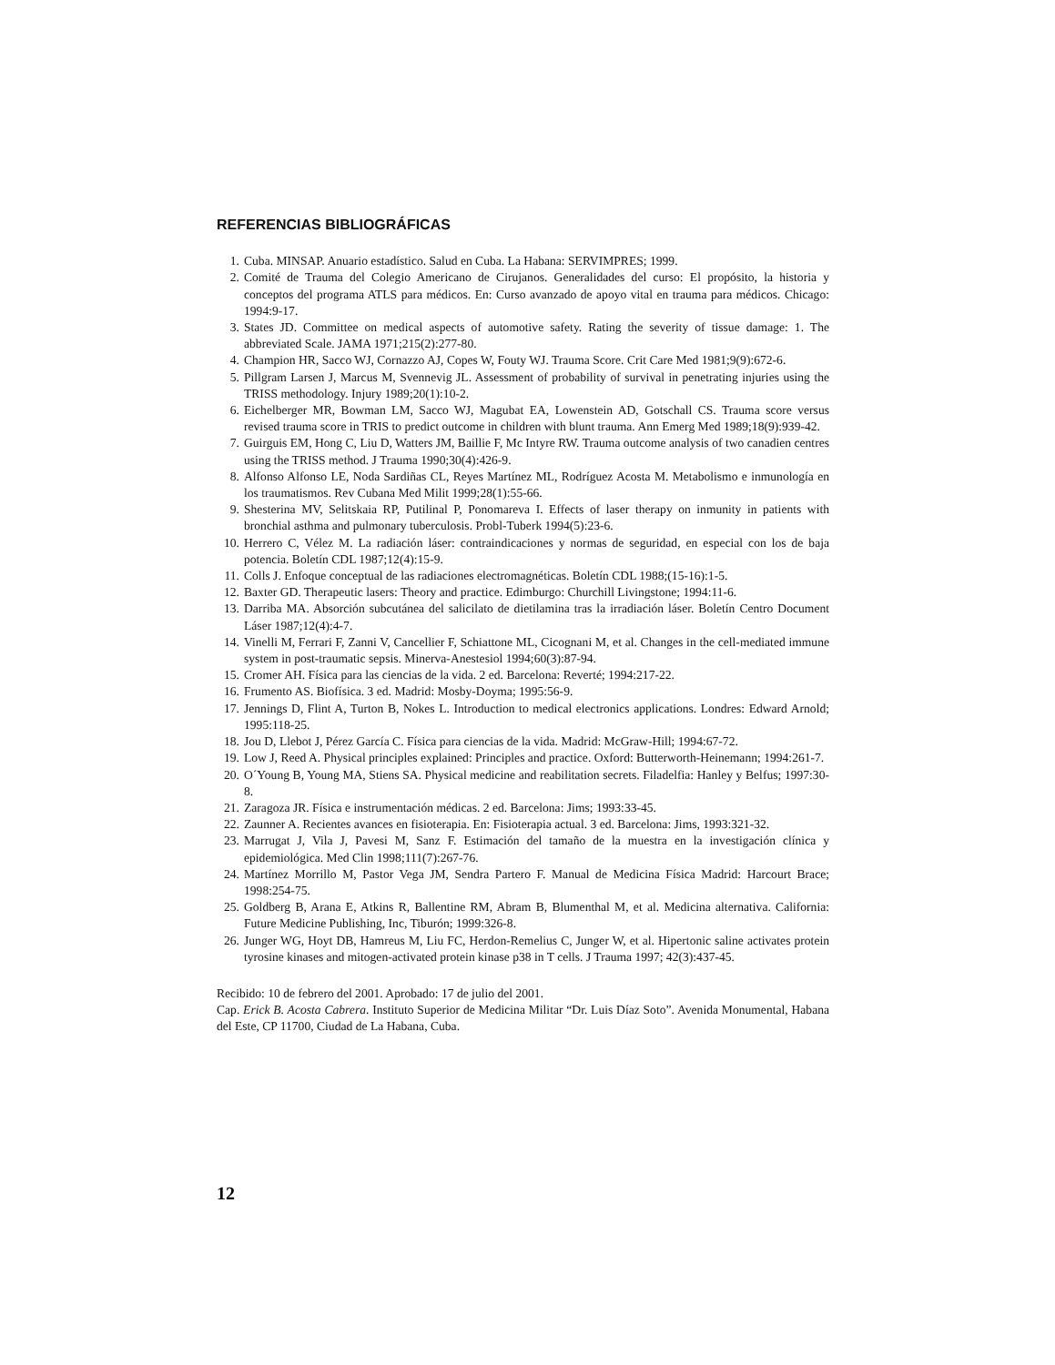REFERENCIAS BIBLIOGRÁFICAS
1. Cuba. MINSAP. Anuario estadístico. Salud en Cuba. La Habana: SERVIMPRES; 1999.
2. Comité de Trauma del Colegio Americano de Cirujanos. Generalidades del curso: El propósito, la historia y conceptos del programa ATLS para médicos. En: Curso avanzado de apoyo vital en trauma para médicos. Chicago: 1994:9-17.
3. States JD. Committee on medical aspects of automotive safety. Rating the severity of tissue damage: 1. The abbreviated Scale. JAMA 1971;215(2):277-80.
4. Champion HR, Sacco WJ, Cornazzo AJ, Copes W, Fouty WJ. Trauma Score. Crit Care Med 1981;9(9):672-6.
5. Pillgram Larsen J, Marcus M, Svennevig JL. Assessment of probability of survival in penetrating injuries using the TRISS methodology. Injury 1989;20(1):10-2.
6. Eichelberger MR, Bowman LM, Sacco WJ, Magubat EA, Lowenstein AD, Gotschall CS. Trauma score versus revised trauma score in TRIS to predict outcome in children with blunt trauma. Ann Emerg Med 1989;18(9):939-42.
7. Guirguis EM, Hong C, Liu D, Watters JM, Baillie F, Mc Intyre RW. Trauma outcome analysis of two canadien centres using the TRISS method. J Trauma 1990;30(4):426-9.
8. Alfonso Alfonso LE, Noda Sardiñas CL, Reyes Martínez ML, Rodríguez Acosta M. Metabolismo e inmunología en los traumatismos. Rev Cubana Med Milit 1999;28(1):55-66.
9. Shesterina MV, Selitskaia RP, Putilinal P, Ponomareva I. Effects of laser therapy on inmunity in patients with bronchial asthma and pulmonary tuberculosis. Probl-Tuberk 1994(5):23-6.
10. Herrero C, Vélez M. La radiación láser: contraindicaciones y normas de seguridad, en especial con los de baja potencia. Boletín CDL 1987;12(4):15-9.
11. Colls J. Enfoque conceptual de las radiaciones electromagnéticas. Boletín CDL 1988;(15-16):1-5.
12. Baxter GD. Therapeutic lasers: Theory and practice. Edimburgo: Churchill Livingstone; 1994:11-6.
13. Darriba MA. Absorción subcutánea del salicilato de dietilamina tras la irradiación láser. Boletín Centro Document Láser 1987;12(4):4-7.
14. Vinelli M, Ferrari F, Zanni V, Cancellier F, Schiattone ML, Cicognani M, et al. Changes in the cell-mediated immune system in post-traumatic sepsis. Minerva-Anestesiol 1994;60(3):87-94.
15. Cromer AH. Física para las ciencias de la vida. 2 ed. Barcelona: Reverté; 1994:217-22.
16. Frumento AS. Biofísica. 3 ed. Madrid: Mosby-Doyma; 1995:56-9.
17. Jennings D, Flint A, Turton B, Nokes L. Introduction to medical electronics applications. Londres: Edward Arnold; 1995:118-25.
18. Jou D, Llebot J, Pérez García C. Física para ciencias de la vida. Madrid: McGraw-Hill; 1994:67-72.
19. Low J, Reed A. Physical principles explained: Principles and practice. Oxford: Butterworth-Heinemann; 1994:261-7.
20. O´Young B, Young MA, Stiens SA. Physical medicine and reabilitation secrets. Filadelfia: Hanley y Belfus; 1997:30-8.
21. Zaragoza JR. Física e instrumentación médicas. 2 ed. Barcelona: Jims; 1993:33-45.
22. Zaunner A. Recientes avances en fisioterapia. En: Fisioterapia actual. 3 ed. Barcelona: Jims, 1993:321-32.
23. Marrugat J, Vila J, Pavesi M, Sanz F. Estimación del tamaño de la muestra en la investigación clínica y epidemiológica. Med Clin 1998;111(7):267-76.
24. Martínez Morrillo M, Pastor Vega JM, Sendra Partero F. Manual de Medicina Física Madrid: Harcourt Brace; 1998:254-75.
25. Goldberg B, Arana E, Atkins R, Ballentine RM, Abram B, Blumenthal M, et al. Medicina alternativa. California: Future Medicine Publishing, Inc, Tiburón; 1999:326-8.
26. Junger WG, Hoyt DB, Hamreus M, Liu FC, Herdon-Remelius C, Junger W, et al. Hipertonic saline activates protein tyrosine kinases and mitogen-activated protein kinase p38 in T cells. J Trauma 1997; 42(3):437-45.
Recibido: 10 de febrero del 2001. Aprobado: 17 de julio del 2001.
Cap. Erick B. Acosta Cabrera. Instituto Superior de Medicina Militar “Dr. Luis Díaz Soto”. Avenida Monumental, Habana del Este, CP 11700, Ciudad de La Habana, Cuba.
12